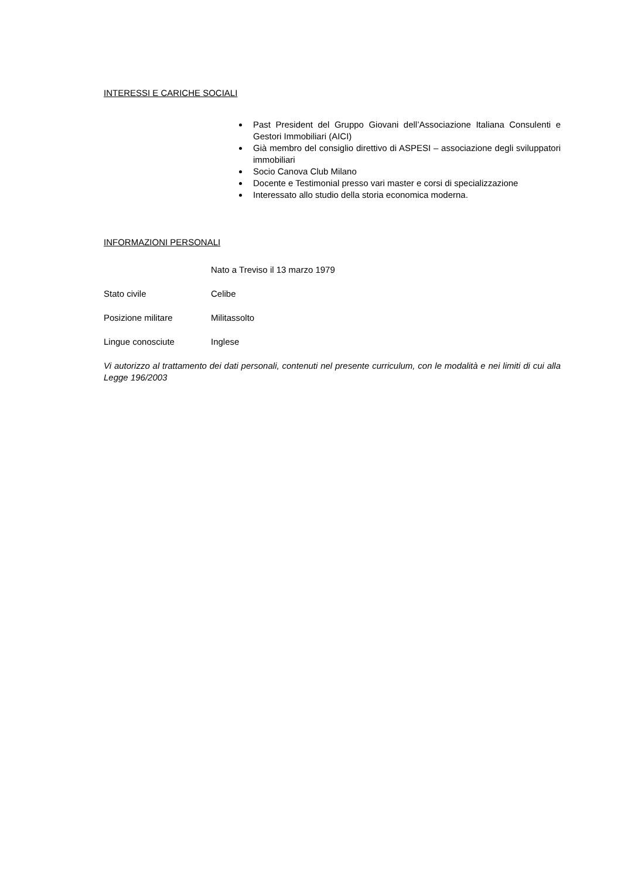INTERESSI E CARICHE SOCIALI
Past President del Gruppo Giovani dell’Associazione Italiana Consulenti e Gestori Immobiliari (AICI)
Già membro del consiglio direttivo di ASPESI – associazione degli sviluppatori immobiliari
Socio Canova Club Milano
Docente e Testimonial presso vari master e corsi di specializzazione
Interessato allo studio della storia economica moderna.
INFORMAZIONI PERSONALI
Nato a Treviso il 13 marzo 1979
Stato civile Celibe
Posizione militare Militassolto
Lingue conosciute Inglese
Vi autorizzo al trattamento dei dati personali, contenuti nel presente curriculum, con le modalità e nei limiti di cui alla Legge 196/2003